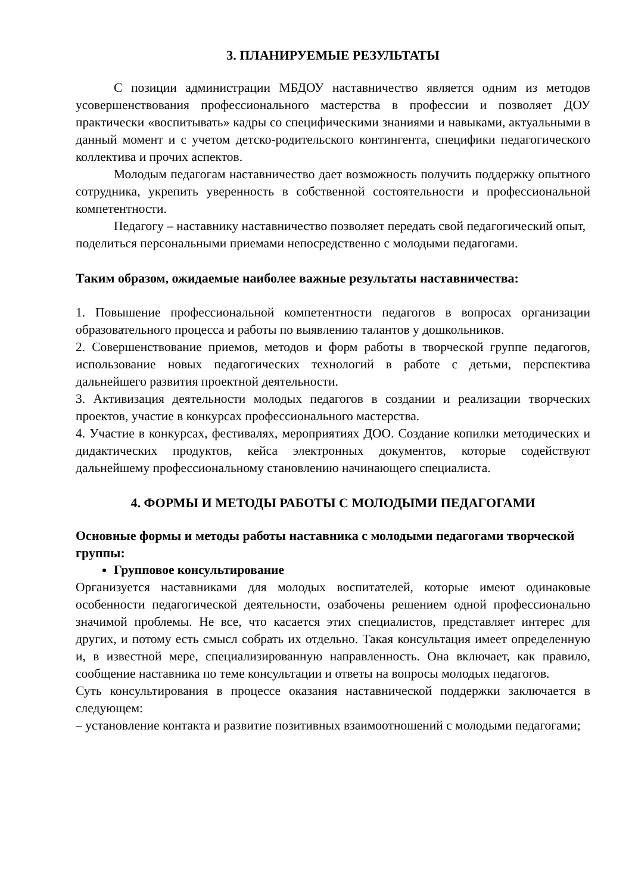3. ПЛАНИРУЕМЫЕ РЕЗУЛЬТАТЫ
С позиции администрации МБДОУ наставничество является одним из методов усовершенствования профессионального мастерства в профессии и позволяет ДОУ практически «воспитывать» кадры со специфическими знаниями и навыками, актуальными в данный момент и с учетом детско-родительского контингента, специфики педагогического коллектива и прочих аспектов.
Молодым педагогам наставничество дает возможность получить поддержку опытного сотрудника, укрепить уверенность в собственной состоятельности и профессиональной компетентности.
Педагогу – наставнику наставничество позволяет передать свой педагогический опыт, поделиться персональными приемами непосредственно с молодыми педагогами.
Таким образом, ожидаемые наиболее важные результаты наставничества:
1. Повышение профессиональной компетентности педагогов в вопросах организации образовательного процесса и работы по выявлению талантов у дошкольников.
2. Совершенствование приемов, методов и форм работы в творческой группе педагогов, использование новых педагогических технологий в работе с детьми, перспектива дальнейшего развития проектной деятельности.
3. Активизация деятельности молодых педагогов в создании и реализации творческих проектов, участие в конкурсах профессионального мастерства.
4. Участие в конкурсах, фестивалях, мероприятиях ДОО. Создание копилки методических и дидактических продуктов, кейса электронных документов, которые содействуют дальнейшему профессиональному становлению начинающего специалиста.
4. ФОРМЫ И МЕТОДЫ РАБОТЫ С МОЛОДЫМИ ПЕДАГОГАМИ
Основные формы и методы работы наставника с молодыми педагогами творческой группы:
Групповое консультирование
Организуется наставниками для молодых воспитателей, которые имеют одинаковые особенности педагогической деятельности, озабочены решением одной профессионально значимой проблемы. Не все, что касается этих специалистов, представляет интерес для других, и потому есть смысл собрать их отдельно. Такая консультация имеет определенную и, в известной мере, специализированную направленность. Она включает, как правило, сообщение наставника по теме консультации и ответы на вопросы молодых педагогов.
Суть консультирования в процессе оказания наставнической поддержки заключается в следующем:
– установление контакта и развитие позитивных взаимоотношений с молодыми педагогами;